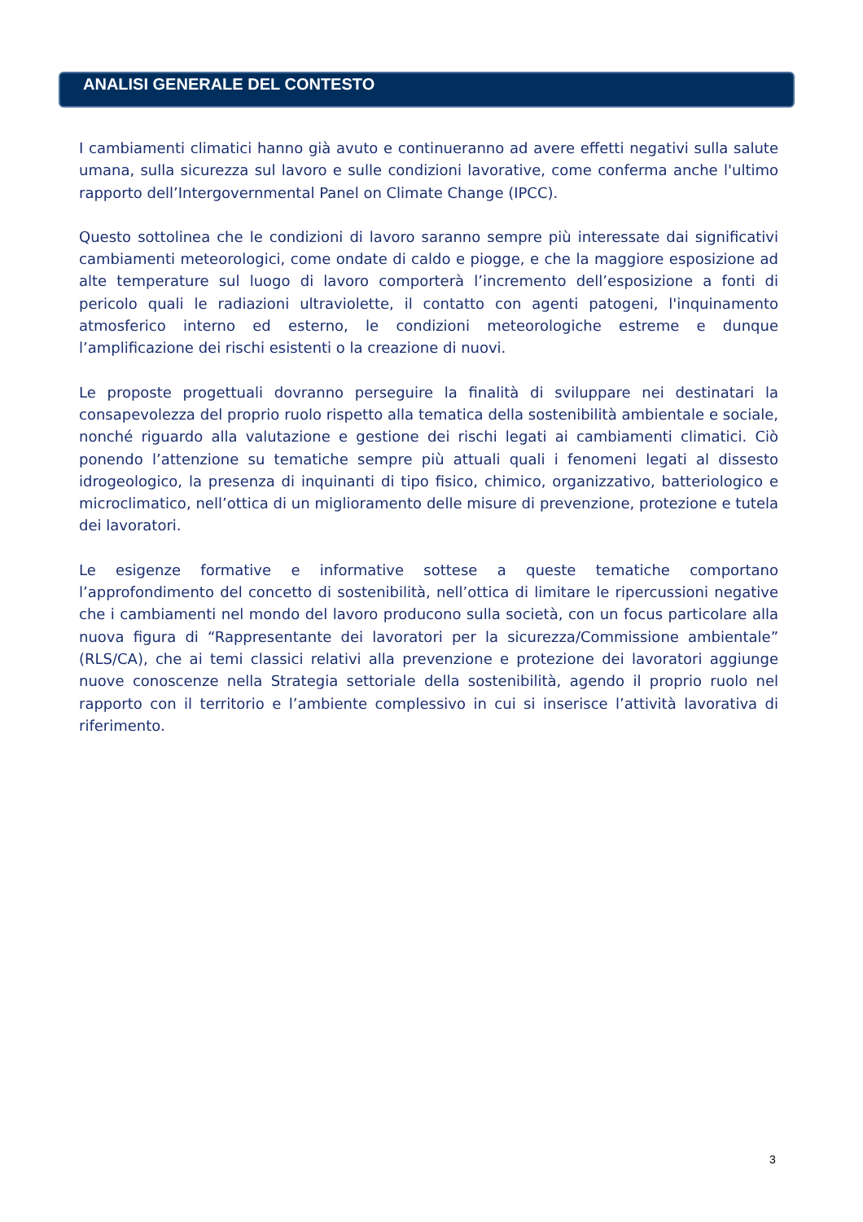ANALISI GENERALE DEL CONTESTO
I cambiamenti climatici hanno già avuto e continueranno ad avere effetti negativi sulla salute umana, sulla sicurezza sul lavoro e sulle condizioni lavorative, come conferma anche l'ultimo rapporto dell’Intergovernmental Panel on Climate Change (IPCC).
Questo sottolinea che le condizioni di lavoro saranno sempre più interessate dai significativi cambiamenti meteorologici, come ondate di caldo e piogge, e che la maggiore esposizione ad alte temperature sul luogo di lavoro comporterà l’incremento dell’esposizione a fonti di pericolo quali le radiazioni ultraviolette, il contatto con agenti patogeni, l'inquinamento atmosferico interno ed esterno, le condizioni meteorologiche estreme e dunque l’amplificazione dei rischi esistenti o la creazione di nuovi.
Le proposte progettuali dovranno perseguire la finalità di sviluppare nei destinatari la consapevolezza del proprio ruolo rispetto alla tematica della sostenibilità ambientale e sociale, nonché riguardo alla valutazione e gestione dei rischi legati ai cambiamenti climatici. Ciò ponendo l’attenzione su tematiche sempre più attuali quali i fenomeni legati al dissesto idrogeologico, la presenza di inquinanti di tipo fisico, chimico, organizzativo, batteriologico e microclimatico, nell’ottica di un miglioramento delle misure di prevenzione, protezione e tutela dei lavoratori.
Le esigenze formative e informative sottese a queste tematiche comportano l’approfondimento del concetto di sostenibilità, nell’ottica di limitare le ripercussioni negative che i cambiamenti nel mondo del lavoro producono sulla società, con un focus particolare alla nuova figura di “Rappresentante dei lavoratori per la sicurezza/Commissione ambientale” (RLS/CA), che ai temi classici relativi alla prevenzione e protezione dei lavoratori aggiunge nuove conoscenze nella Strategia settoriale della sostenibilità, agendo il proprio ruolo nel rapporto con il territorio e l’ambiente complessivo in cui si inserisce l’attività lavorativa di riferimento.
3